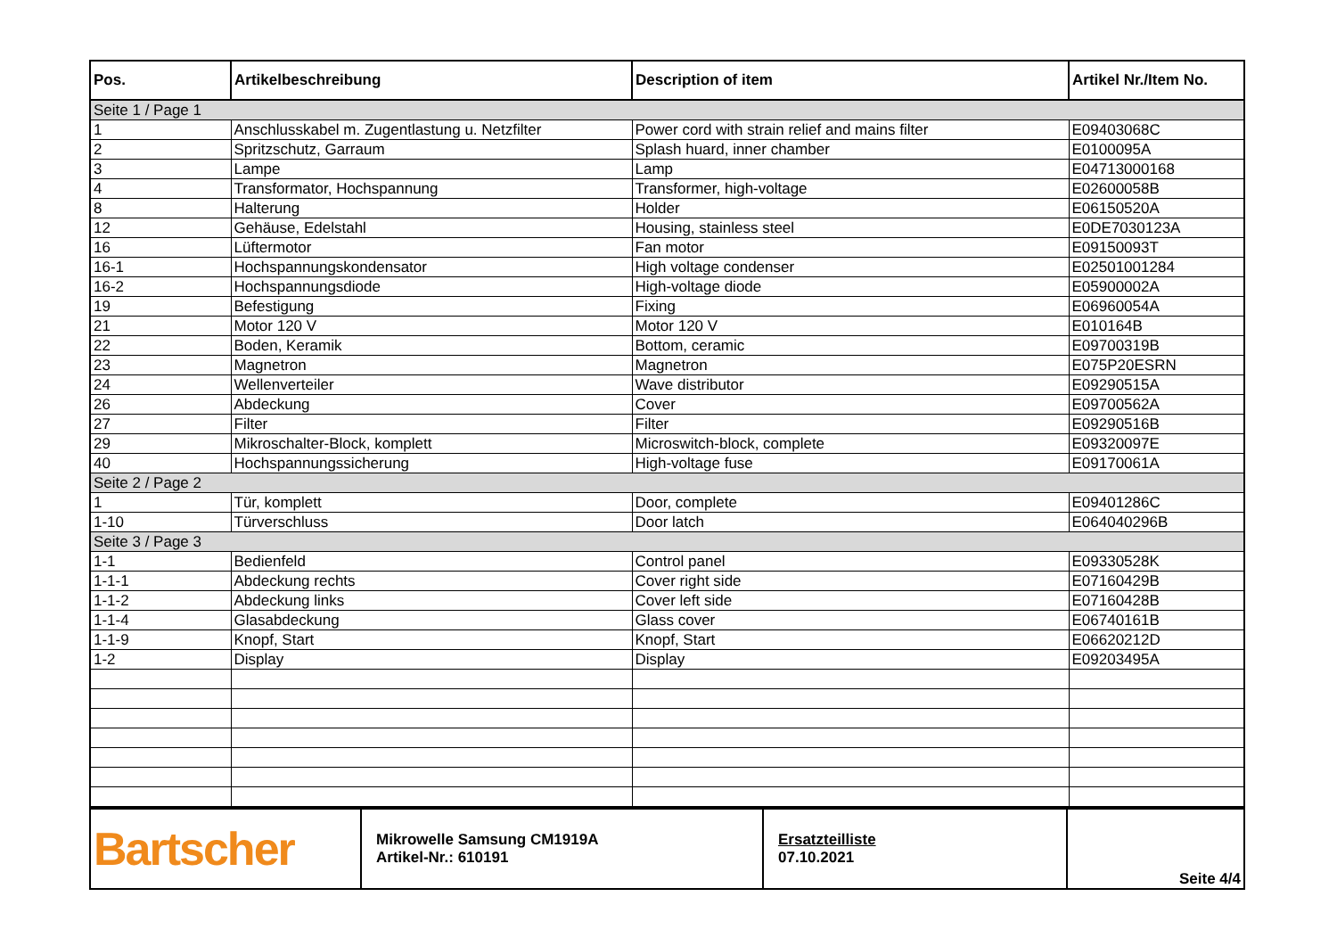| Pos. | Artikelbeschreibung | Description of item | Artikel Nr./Item No. |
| --- | --- | --- | --- |
| Seite 1 / Page 1 | | | |
| 1 | Anschlusskabel m. Zugentlastung u. Netzfilter | Power cord with strain relief and mains filter | E09403068C |
| 2 | Spritzschutz, Garraum | Splash huard, inner chamber | E0100095A |
| 3 | Lampe | Lamp | E04713000168 |
| 4 | Transformator, Hochspannung | Transformer, high-voltage | E02600058B |
| 8 | Halterung | Holder | E06150520A |
| 12 | Gehäuse, Edelstahl | Housing, stainless steel | E0DE7030123A |
| 16 | Lüftermotor | Fan motor | E09150093T |
| 16-1 | Hochspannungskondensator | High voltage condenser | E02501001284 |
| 16-2 | Hochspannungsdiode | High-voltage diode | E05900002A |
| 19 | Befestigung | Fixing | E06960054A |
| 21 | Motor 120 V | Motor 120 V | E010164B |
| 22 | Boden, Keramik | Bottom, ceramic | E09700319B |
| 23 | Magnetron | Magnetron | E075P20ESRN |
| 24 | Wellenverteiler | Wave distributor | E09290515A |
| 26 | Abdeckung | Cover | E09700562A |
| 27 | Filter | Filter | E09290516B |
| 29 | Mikroschalter-Block, komplett | Microswitch-block, complete | E09320097E |
| 40 | Hochspannungssicherung | High-voltage fuse | E09170061A |
| Seite 2 / Page 2 | | | |
| 1 | Tür, komplett | Door, complete | E09401286C |
| 1-10 | Türverschluss | Door latch | E064040296B |
| Seite 3 / Page 3 | | | |
| 1-1 | Bedienfeld | Control panel | E09330528K |
| 1-1-1 | Abdeckung rechts | Cover right side | E07160429B |
| 1-1-2 | Abdeckung links | Cover left side | E07160428B |
| 1-1-4 | Glasabdeckung | Glass cover | E06740161B |
| 1-1-9 | Knopf, Start | Knopf, Start | E06620212D |
| 1-2 | Display | Display | E09203495A |
| Bartscher | Mikrowelle Samsung CM1919A Artikel-Nr.: 610191 | Ersatzteilliste 07.10.2021 | Seite 4/4 |